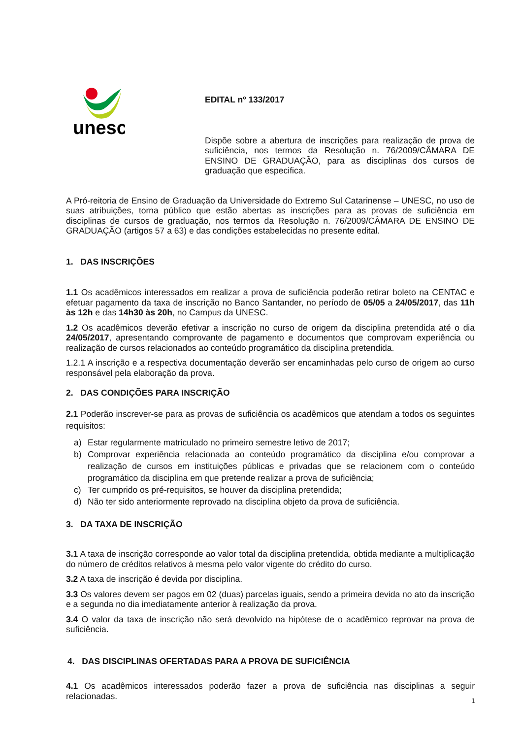unesc
EDITAL nº 133/2017
Dispõe sobre a abertura de inscrições para realização de prova de suficiência, nos termos da Resolução n. 76/2009/CÂMARA DE ENSINO DE GRADUAÇÃO, para as disciplinas dos cursos de graduação que especifica.
A Pró-reitoria de Ensino de Graduação da Universidade do Extremo Sul Catarinense – UNESC, no uso de suas atribuições, torna público que estão abertas as inscrições para as provas de suficiência em disciplinas de cursos de graduação, nos termos da Resolução n. 76/2009/CÂMARA DE ENSINO DE GRADUAÇÃO (artigos 57 a 63) e das condições estabelecidas no presente edital.
1. DAS INSCRIÇÕES
1.1 Os acadêmicos interessados em realizar a prova de suficiência poderão retirar boleto na CENTAC e efetuar pagamento da taxa de inscrição no Banco Santander, no período de 05/05 a 24/05/2017, das 11h às 12h e das 14h30 às 20h, no Campus da UNESC.
1.2 Os acadêmicos deverão efetivar a inscrição no curso de origem da disciplina pretendida até o dia 24/05/2017, apresentando comprovante de pagamento e documentos que comprovam experiência ou realização de cursos relacionados ao conteúdo programático da disciplina pretendida.
1.2.1 A inscrição e a respectiva documentação deverão ser encaminhadas pelo curso de origem ao curso responsável pela elaboração da prova.
2. DAS CONDIÇÕES PARA INSCRIÇÃO
2.1 Poderão inscrever-se para as provas de suficiência os acadêmicos que atendam a todos os seguintes requisitos:
a) Estar regularmente matriculado no primeiro semestre letivo de 2017;
b) Comprovar experiência relacionada ao conteúdo programático da disciplina e/ou comprovar a realização de cursos em instituições públicas e privadas que se relacionem com o conteúdo programático da disciplina em que pretende realizar a prova de suficiência;
c) Ter cumprido os pré-requisitos, se houver da disciplina pretendida;
d) Não ter sido anteriormente reprovado na disciplina objeto da prova de suficiência.
3. DA TAXA DE INSCRIÇÃO
3.1 A taxa de inscrição corresponde ao valor total da disciplina pretendida, obtida mediante a multiplicação do número de créditos relativos à mesma pelo valor vigente do crédito do curso.
3.2 A taxa de inscrição é devida por disciplina.
3.3 Os valores devem ser pagos em 02 (duas) parcelas iguais, sendo a primeira devida no ato da inscrição e a segunda no dia imediatamente anterior à realização da prova.
3.4 O valor da taxa de inscrição não será devolvido na hipótese de o acadêmico reprovar na prova de suficiência.
4. DAS DISCIPLINAS OFERTADAS PARA A PROVA DE SUFICIÊNCIA
4.1 Os acadêmicos interessados poderão fazer a prova de suficiência nas disciplinas a seguir relacionadas.
1